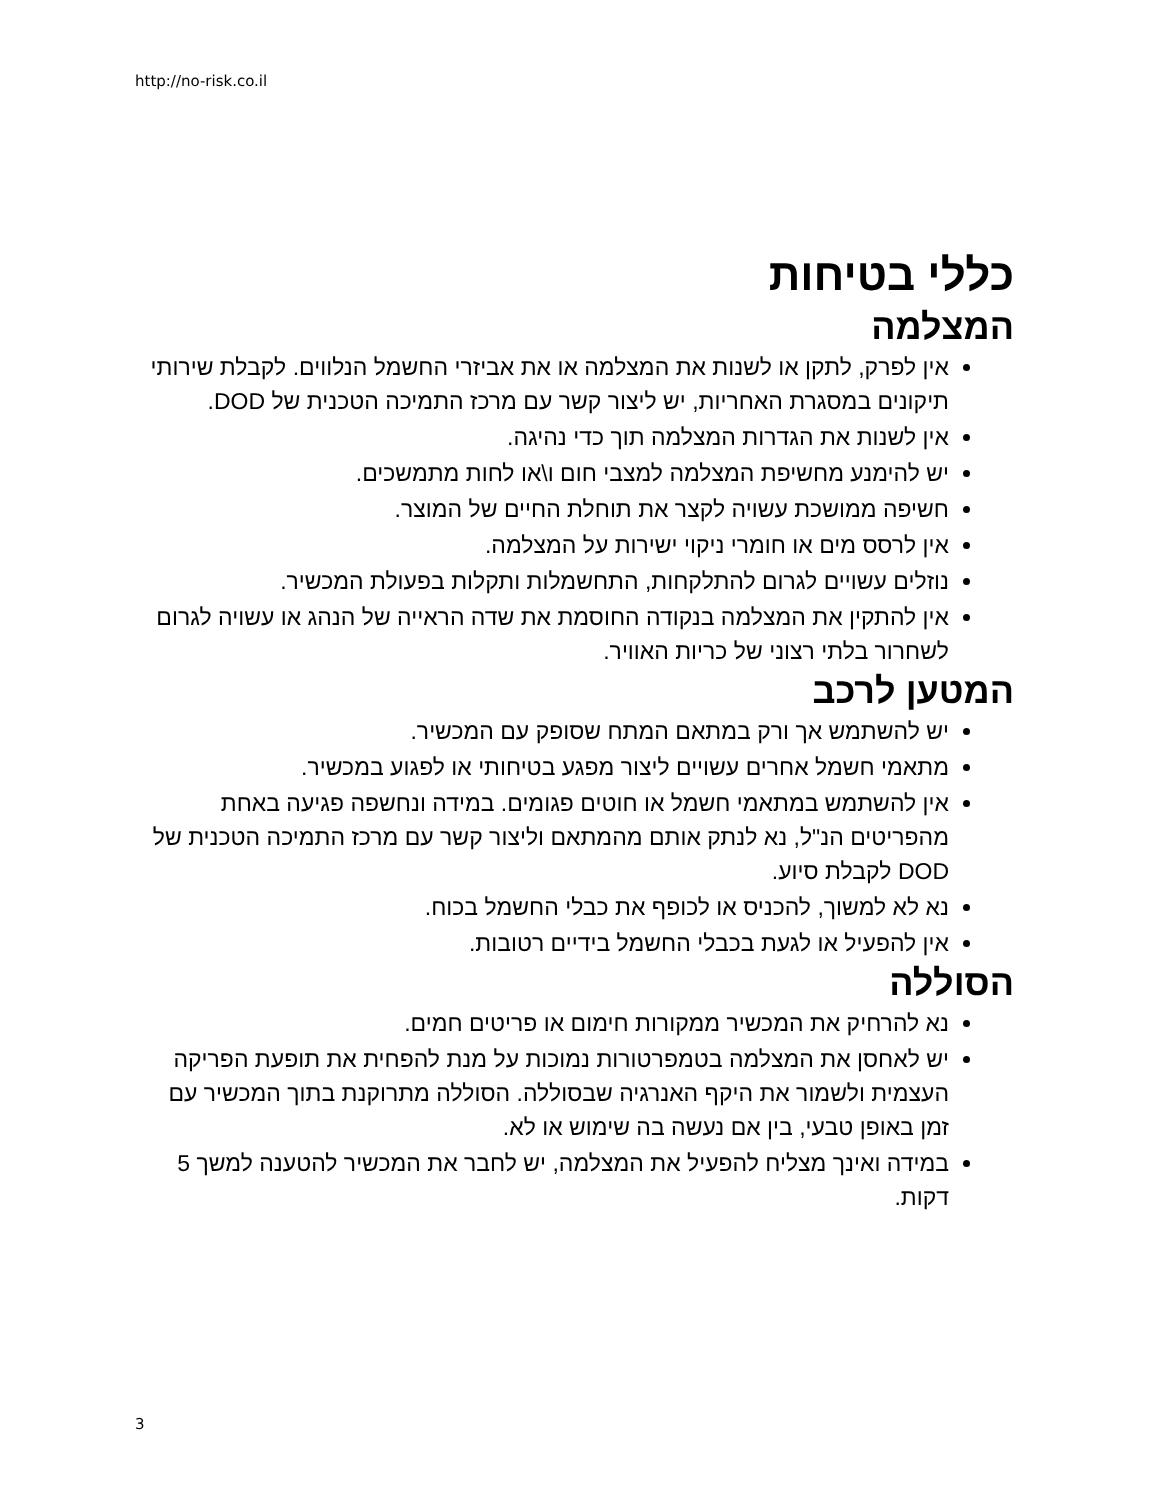http://no-risk.co.il
כללי בטיחות
המצלמה
אין לפרק, לתקן או לשנות את המצלמה או את אביזרי החשמל הנלווים. לקבלת שירותי תיקונים במסגרת האחריות, יש ליצור קשר עם מרכז התמיכה הטכנית של DOD.
אין לשנות את הגדרות המצלמה תוך כדי נהיגה.
יש להימנע מחשיפת המצלמה למצבי חום ו\או לחות מתמשכים.
חשיפה ממושכת עשויה לקצר את תוחלת החיים של המוצר.
אין לרסס מים או חומרי ניקוי ישירות על המצלמה.
נוזלים עשויים לגרום להתלקחות, התחשמלות ותקלות בפעולת המכשיר.
אין להתקין את המצלמה בנקודה החוסמת את שדה הראייה של הנהג או עשויה לגרום לשחרור בלתי רצוני של כריות האוויר.
המטען לרכב
יש להשתמש אך ורק במתאם המתח שסופק עם המכשיר.
מתאמי חשמל אחרים עשויים ליצור מפגע בטיחותי או לפגוע במכשיר.
אין להשתמש במתאמי חשמל או חוטים פגומים. במידה ונחשפה פגיעה באחת מהפריטים הנ"ל, נא לנתק אותם מהמתאם וליצור קשר עם מרכז התמיכה הטכנית של DOD לקבלת סיוע.
נא לא למשוך, להכניס או לכופף את כבלי החשמל בכוח.
אין להפעיל או לגעת בכבלי החשמל בידיים רטובות.
הסוללה
נא להרחיק את המכשיר ממקורות חימום או פריטים חמים.
יש לאחסן את המצלמה בטמפרטורות נמוכות על מנת להפחית את תופעת הפריקה העצמית ולשמור את היקף האנרגיה שבסוללה. הסוללה מתרוקנת בתוך המכשיר עם זמן באופן טבעי, בין אם נעשה בה שימוש או לא.
במידה ואינך מצליח להפעיל את המצלמה, יש לחבר את המכשיר להטענה למשך 5 דקות.
3